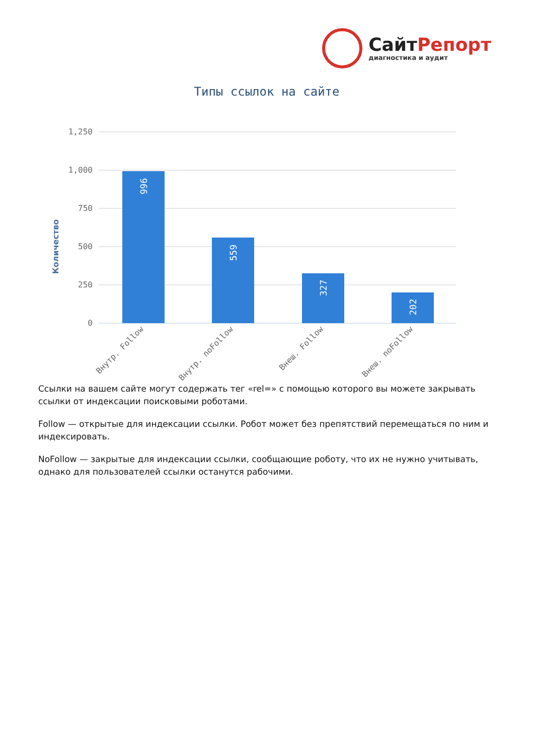Сайт Репорт
диагностика и аудит
Типы ссылок на сайте
Количество
1,250
1,000
750
500
250
0
996
559
327
202
Внутр. Follow
Внутр. noFollow
Внеш. Follow
Внеш. noFollow
Ссылки на вашем сайте могут содержать тег «rel=» с помощью которого вы можете закрывать ссылки от индексации поисковыми роботами.
Follow — открытые для индексации ссылки. Робот может без препятствий перемещаться по ним и индексировать.
NoFollow — закрытые для индексации ссылки, сообщающие роботу, что их не нужно учитывать, однако для пользователей ссылки останутся рабочими.